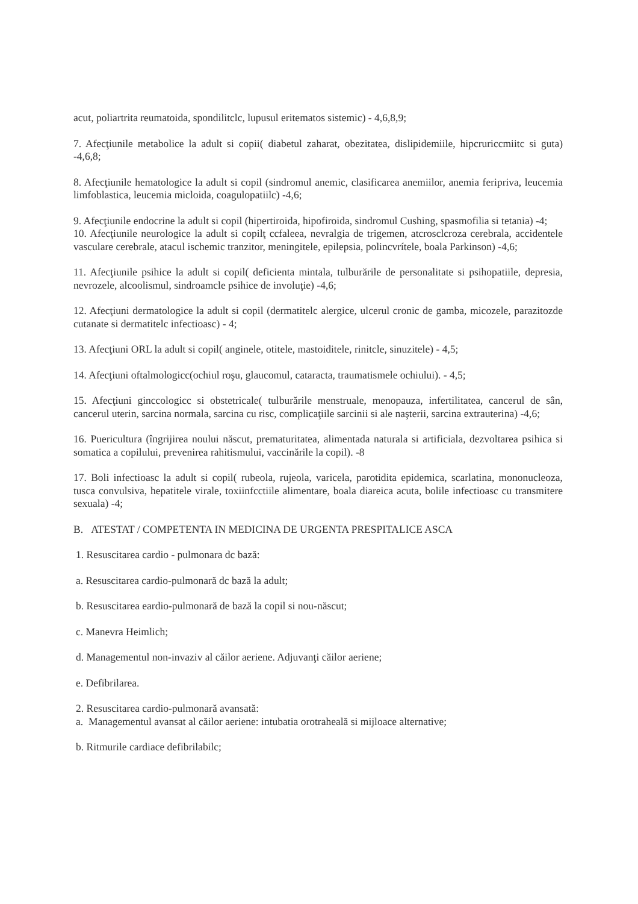acut, poliartrita reumatoida, spondilitclc, lupusul eritematos sistemic) - 4,6,8,9;
7. Afecţiunile metabolice la adult si copii( diabetul zaharat, obezitatea, dislipidemiile, hipcruriccmiitc si guta) -4,6,8;
8. Afecţiunile hematologice la adult si copil (sindromul anemic, clasificarea anemiilor, anemia feripriva, leucemia limfoblastica, leucemia micloida, coagulopatiilc) -4,6;
9. Afecţiunile endocrine la adult si copil (hipertiroida, hipofiroida, sindromul Cushing, spasmofilia si tetania) -4;
10. Afecţiunile neurologice la adult si copilţ ccfaleea, nevralgia de trigemen, atcrosclcroza cerebrala, accidentele vasculare cerebrale, atacul ischemic tranzitor, meningitele, epilepsia, polincvrítele, boala Parkinson) -4,6;
11. Afecţiunile psihice la adult si copil( deficienta mintala, tulburările de personalitate si psihopatiile, depresia, nevrozele, alcoolismul, sindroamcle psihice de involuţie) -4,6;
12. Afecţiuni dermatologice la adult si copil (dermatitelc alergice, ulcerul cronic de gamba, micozele, parazitozde cutanate si dermatitelc infectioasc) - 4;
13. Afecţiuni ORL la adult si copil( anginele, otitele, mastoiditele, rinitcle, sinuzitele) - 4,5;
14. Afecţiuni oftalmologicc(ochiul roşu, glaucomul, cataracta, traumatismele ochiului). - 4,5;
15. Afecţiuni ginccologicc si obstetricale( tulburările menstruale, menopauza, infertilitatea, cancerul de sân, cancerul uterin, sarcina normala, sarcina cu risc, complicaţiile sarcinii si ale naşterii, sarcina extrauterina) -4,6;
16. Puericultura (îngrijirea noului născut, prematuritatea, alimentada naturala si artificiala, dezvoltarea psihica si somatica a copilului, prevenirea rahitismului, vaccinările la copil). -8
17. Boli infectioasc la adult si copil( rubeola, rujeola, varicela, parotidita epidemica, scarlatina, mononucleoza, tusca convulsiva, hepatitele virale, toxiinfcctiile alimentare, boala diareica acuta, bolile infectioasc cu transmitere sexuala) -4;
B. ATESTAT / COMPETENTA IN MEDICINA DE URGENTA PRESPITALICE ASCA
1. Resuscitarea cardio - pulmonara dc bază:
a. Resuscitarea cardio-pulmonară dc bază la adult;
b. Resuscitarea eardio-pulmonară de bază la copil si nou-născut;
c. Manevra Heimlich;
d. Managementul non-invaziv al căilor aeriene. Adjuvanţi căilor aeriene;
e. Defibrilarea.
2. Resuscitarea cardio-pulmonară avansată:
a. Managementul avansat al căilor aeriene: intubatia orotraheală si mijloace alternative;
b. Ritmurile cardiace defibrilabilc;